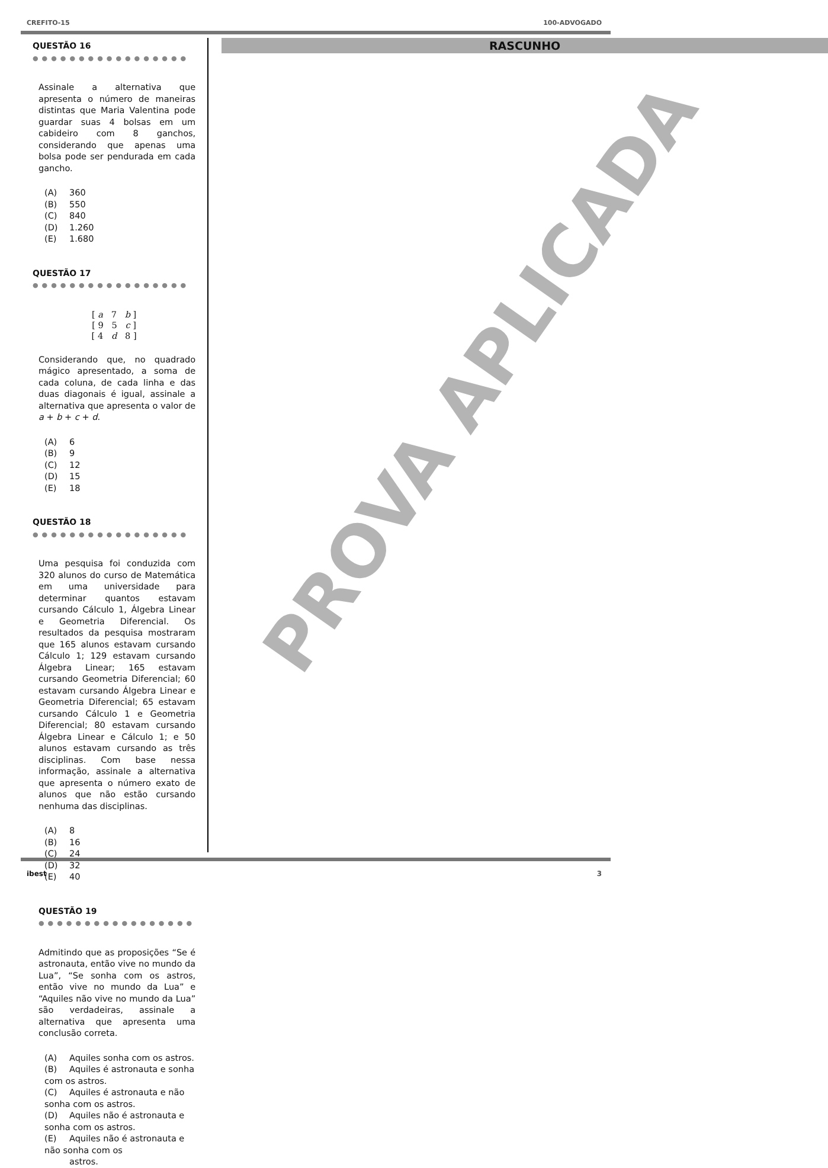CREFITO-15 100-ADVOGADO
QUESTÃO 16 ●●●●●●●●●●●●●●●●●
Assinale a alternativa que apresenta o número de maneiras distintas que Maria Valentina pode guardar suas 4 bolsas em um cabideiro com 8 ganchos, considerando que apenas uma bolsa pode ser pendurada em cada gancho.
(A) 360
(B) 550
(C) 840
(D) 1.260
(E) 1.680
QUESTÃO 17 ●●●●●●●●●●●●●●●●●
[ a 7 b ]
[ 9 5 c ]
[ 4 d 8 ]
Considerando que, no quadrado mágico apresentado, a soma de cada coluna, de cada linha e das duas diagonais é igual, assinale a alternativa que apresenta o valor de a + b + c + d.
(A) 6
(B) 9
(C) 12
(D) 15
(E) 18
QUESTÃO 18 ●●●●●●●●●●●●●●●●●
Uma pesquisa foi conduzida com 320 alunos do curso de Matemática em uma universidade para determinar quantos estavam cursando Cálculo 1, Álgebra Linear e Geometria Diferencial. Os resultados da pesquisa mostraram que 165 alunos estavam cursando Cálculo 1; 129 estavam cursando Álgebra Linear; 165 estavam cursando Geometria Diferencial; 60 estavam cursando Álgebra Linear e Geometria Diferencial; 65 estavam cursando Cálculo 1 e Geometria Diferencial; 80 estavam cursando Álgebra Linear e Cálculo 1; e 50 alunos estavam cursando as três disciplinas. Com base nessa informação, assinale a alternativa que apresenta o número exato de alunos que não estão cursando nenhuma das disciplinas.
(A) 8
(B) 16
(C) 24
(D) 32
(E) 40
QUESTÃO 19 ●●●●●●●●●●●●●●●●●
Admitindo que as proposições “Se é astronauta, então vive no mundo da Lua”, “Se sonha com os astros, então vive no mundo da Lua” e “Aquiles não vive no mundo da Lua” são verdadeiras, assinale a alternativa que apresenta uma conclusão correta.
(A) Aquiles sonha com os astros.
(B) Aquiles é astronauta e sonha com os astros.
(C) Aquiles é astronauta e não sonha com os astros.
(D) Aquiles não é astronauta e sonha com os astros.
(E) Aquiles não é astronauta e não sonha com os
astros.
RASCUNHO
PROVA APLICADA
ibest 3